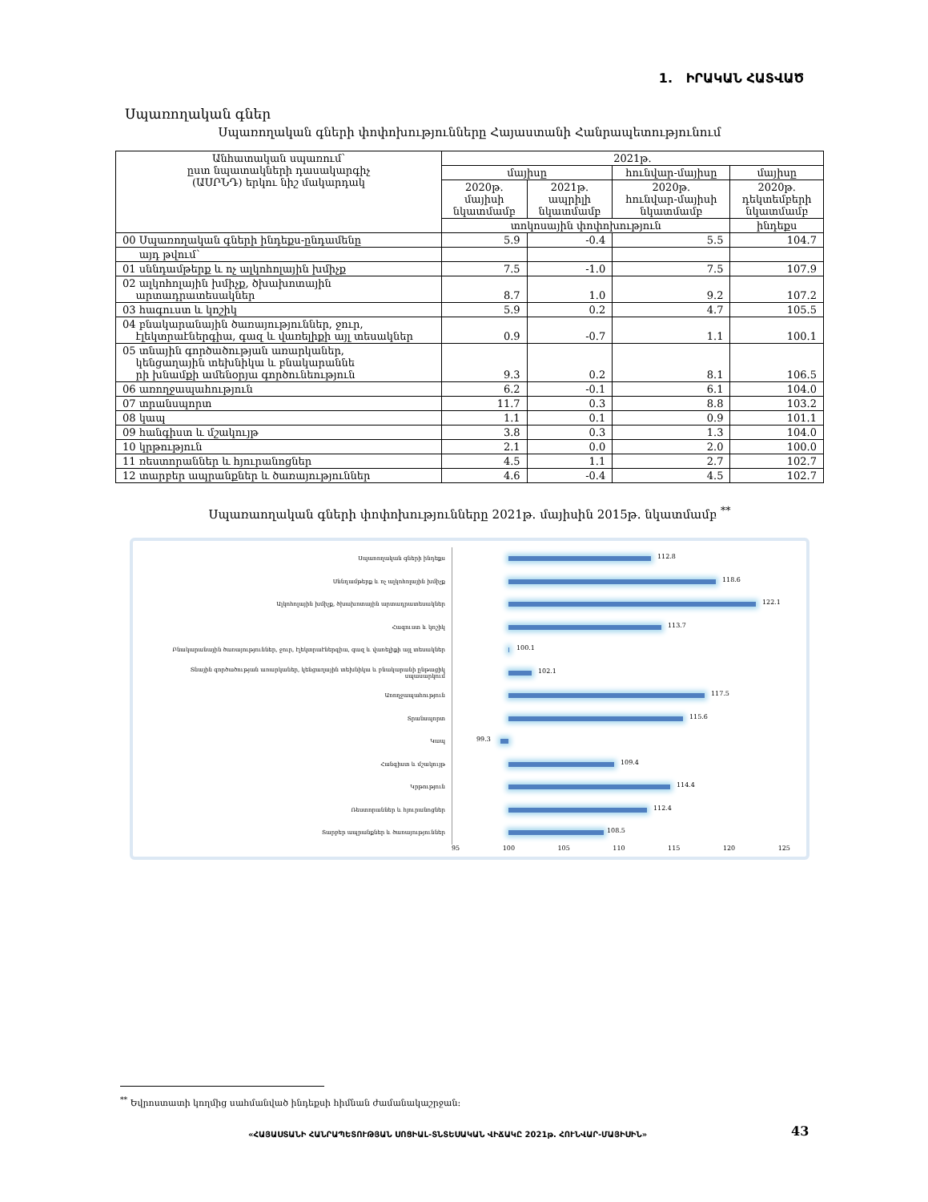1. ԻՐԱԿԱՆ ՀԱՏՎԱԾ
Սպառողական գներ
Սպառողական գների փոփոխությունները Հայաստանի Հանրապետությունում
| Անհատական սպառում՝ ըստ նպատակների դասակարգիչ (ԱՍՐՆԴ) երկու նիշ մակարդակ | 2021թ. | | | |
| --- | --- | --- | --- | --- |
| | մայիսը | | հունվար-մայիսը | մայիսը |
| | 2020թ. մայիսի նկատմամբ | 2021թ. ապրիլի նկատմամբ | 2020թ. հունվար-մայիսի նկատմամբ | 2020թ. դեկտեմբերի նկատմամբ |
| | տոկոսային փոփոխություն | | | ինդեքս |
| 00 Սպառողական գների ինդեքս-ընդամենը | 5.9 | -0.4 | 5.5 | 104.7 |
| այդ թվում՝ | | | | |
| 01 սննդամթերք և ոչ ալկոհոլային խմիչք | 7.5 | -1.0 | 7.5 | 107.9 |
| 02 ալկոհոլային խմիչք, ծխախոտային արտադրատեսակներ | 8.7 | 1.0 | 9.2 | 107.2 |
| 03 հագուստ և կոշիկ | 5.9 | 0.2 | 4.7 | 105.5 |
| 04 բնակարանային ծառայություններ, ջուր, էլեկտրաէներգիա, գազ և վառելիքի այլ տեսակներ | 0.9 | -0.7 | 1.1 | 100.1 |
| 05 տնային գործածության առարկաներ, կենցաղային տեխնիկա և բնակարաննե րի խնամքի ամենօրյա գործունեություն | 9.3 | 0.2 | 8.1 | 106.5 |
| 06 առողջապահություն | 6.2 | -0.1 | 6.1 | 104.0 |
| 07 տրանսպորտ | 11.7 | 0.3 | 8.8 | 103.2 |
| 08 կապ | 1.1 | 0.1 | 0.9 | 101.1 |
| 09 հանգիստ և մշակույթ | 3.8 | 0.3 | 1.3 | 104.0 |
| 10 կրթություն | 2.1 | 0.0 | 2.0 | 100.0 |
| 11 ռեստորաններ և հյուրանոցներ | 4.5 | 1.1 | 2.7 | 102.7 |
| 12 տարբեր ապրանքներ և ծառայություններ | 4.6 | -0.4 | 4.5 | 102.7 |
Սպառաողական գների փոփոխությունները 2021թ. մայիսին 2015թ. նկատմամբ <sup>**</sup>
Սպառողական գների ինդեքս
112.8
Սննդամթերք և ոչ ալկոհոլային խմիչք
118.6
Ալկոհոլային խմիչք, ծխախոտային արտադրատեսակներ
122.1
Հագուստ և կոշիկ
113.7
Բնակարանային ծառայություններ, ջուր, էլեկտրաէներգիա, գազ և վառելիքի այլ տեսակներ
100.1
Տնային գործածության առարկաներ, կենցաղային տեխնիկա և բնակարանի ընթացիկ սպասարկում
102.1
Առողջապահություն
117.5
Տրանսպորտ
115.6
Կապ
99.3
Հանգիստ և մշակույթ
109.4
Կրթություն
114.4
Ռեստորաններ և հյուրանոցներ
112.4
Տարբեր ապրանքներ և ծառայություններ
108.5
95 100 105 110 115 120 125
<sup>**</sup> Եվրոստատի կողմից սահմանված ինդեքսի հիմնան ժամանակաշրջան:
«ՀԱՅԱՍՏԱՆԻ ՀԱՆՐԱՊԵՏՈՒԹՅԱՆ ՍՈՑԻԱԼ-ՏՆՏԵՍԱԿԱՆ ՎԻՃԱԿԸ 2021թ. ՀՈՒՆՎԱՐ-ՄԱՅԻՍԻՆ»
43